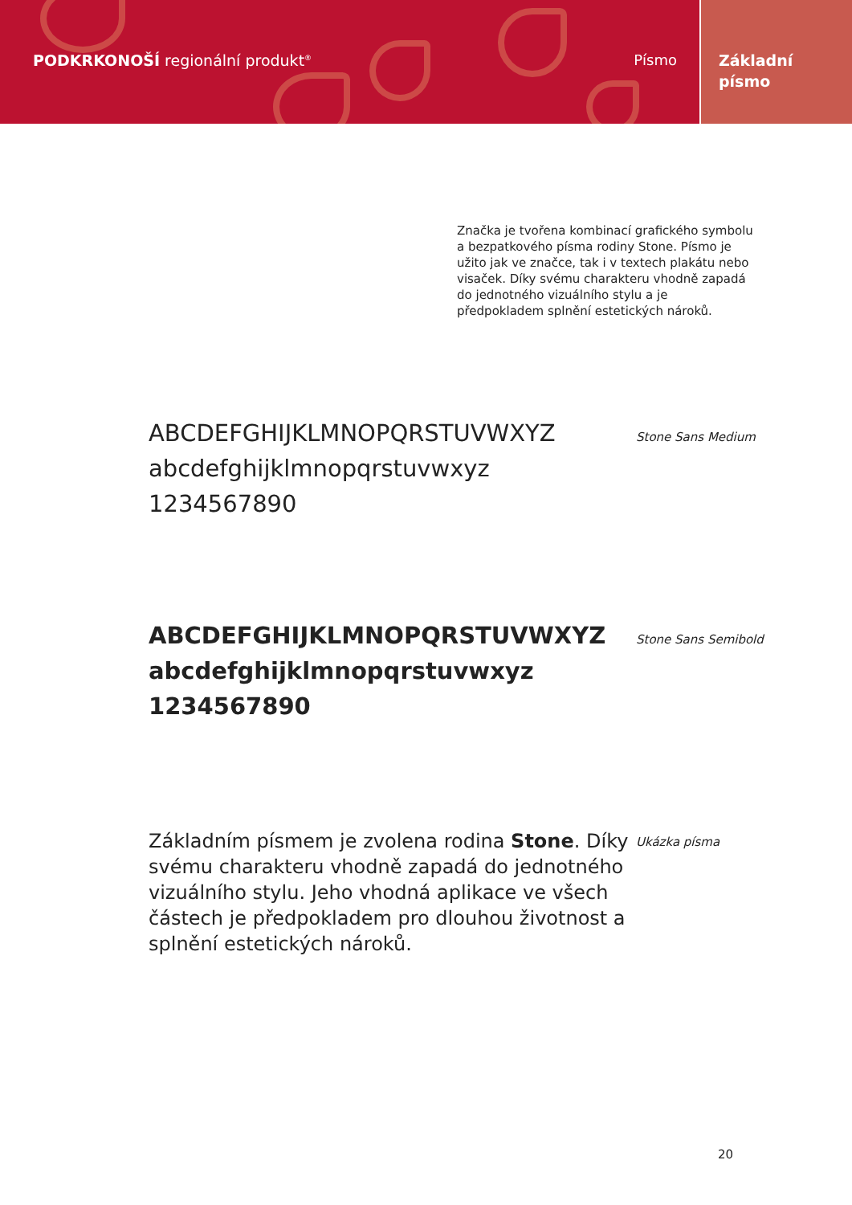PODKRKONOŠÍ regionální produkt<sup>®</sup> Písmo
Základní
písmo
Značka je tvořena kombinací grafického symbolu a bezpatkového písma rodiny Stone. Písmo je užito jak ve značce, tak i v textech plakátu nebo visaček. Díky svému charakteru vhodně zapadá do jednotného vizuálního stylu a je předpokladem splnění estetických nároků.
ABCDEFGHIJKLMNOPQRSTUVWXYZ
abcdefghijklmnopqrstuvwxyz
1234567890
Stone Sans Medium
ABCDEFGHIJKLMNOPQRSTUVWXYZ
abcdefghijklmnopqrstuvwxyz
1234567890
Stone Sans Semibold
Základním písmem je zvolena rodina Stone. Díky svému charakteru vhodně zapadá do jednotného vizuálního stylu. Jeho vhodná aplikace ve všech částech je předpokladem pro dlouhou životnost a splnění estetických nároků.
Ukázka písma
20